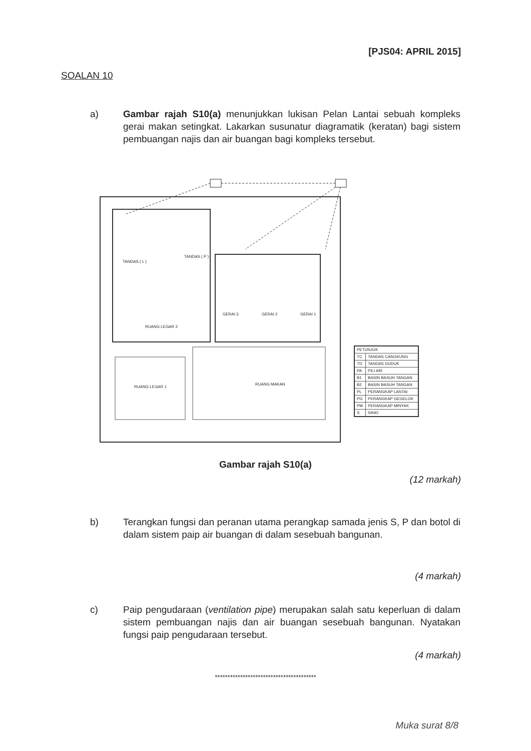[PJS04: APRIL 2015]
SOALAN 10
a)
Gambar rajah S10(a) menunjukkan lukisan Pelan Lantai sebuah kompleks gerai makan setingkat. Lakarkan susunatur diagramatik (keratan) bagi sistem pembuangan najis dan air buangan bagi kompleks tersebut.
TANDAS ( L )
TANDAS ( P )
GERAI 3 GERAI 2 GERAI 1
RUANG LEGAR 2
RUANG LEGAR 1
RUANG MAKAN
| PETUNJUK | |
| --- | --- |
| TC | TANDAS CANGKUNG |
| TD | TANDAS DUDUK |
| PA | PILI AIR |
| B1 | BASIN BASUH TANGAN |
| B2 | BASIN BASUH TANGAN |
| PL | PERANGKAP LANTAI |
| PG | PERANGKAP GEGELOK |
| PM | PERANGKAP MINYAK |
| S | SINKI |
Gambar rajah S10(a)
(12 markah)
b)
Terangkan fungsi dan peranan utama perangkap samada jenis S, P dan botol di dalam sistem paip air buangan di dalam sesebuah bangunan.
(4 markah)
c)
Paip pengudaraan (ventilation pipe) merupakan salah satu keperluan di dalam sistem pembuangan najis dan air buangan sesebuah bangunan. Nyatakan fungsi paip pengudaraan tersebut.
(4 markah)
****************************************
Muka surat 8/8